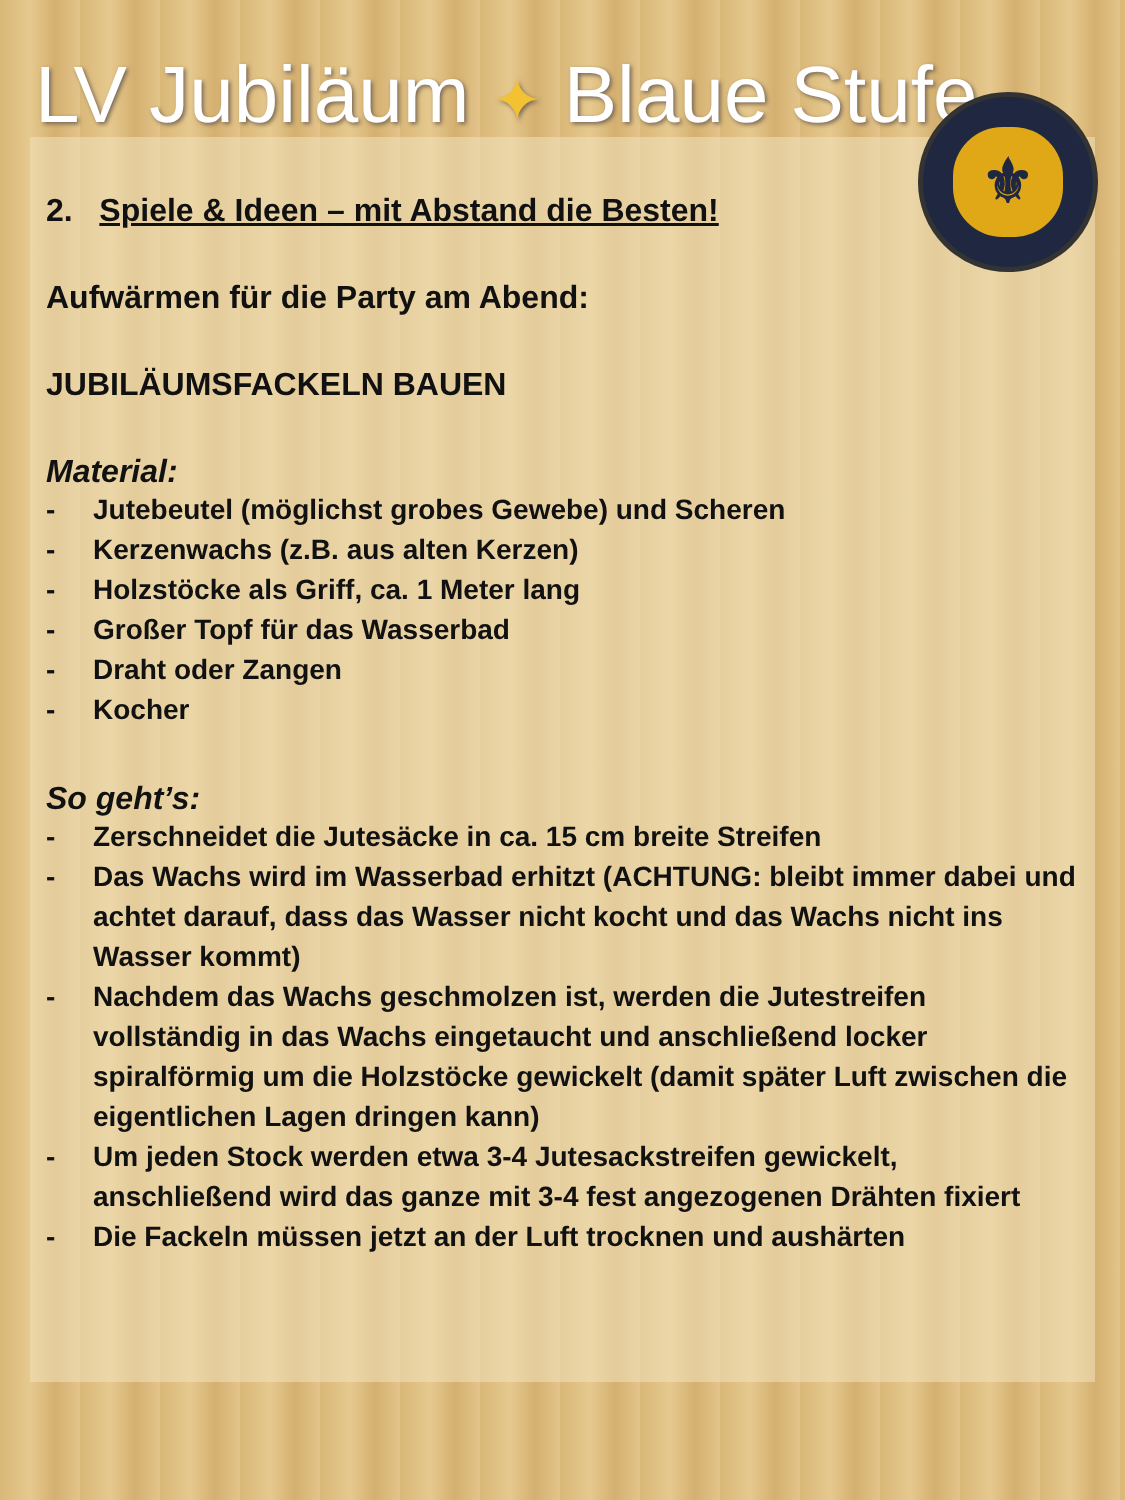LV Jubiläum ✦ Blaue Stufe
⚜
2. Spiele & Ideen – mit Abstand die Besten!
Aufwärmen für die Party am Abend:
JUBILÄUMSFACKELN BAUEN
Material:
- Jutebeutel (möglichst grobes Gewebe) und Scheren
- Kerzenwachs (z.B. aus alten Kerzen)
- Holzstöcke als Griff, ca. 1 Meter lang
- Großer Topf für das Wasserbad
- Draht oder Zangen
- Kocher
So geht’s:
- Zerschneidet die Jutesäcke in ca. 15 cm breite Streifen
- Das Wachs wird im Wasserbad erhitzt (ACHTUNG: bleibt immer dabei und achtet darauf, dass das Wasser nicht kocht und das Wachs nicht ins Wasser kommt)
- Nachdem das Wachs geschmolzen ist, werden die Jutestreifen vollständig in das Wachs eingetaucht und anschließend locker spiralförmig um die Holzstöcke gewickelt (damit später Luft zwischen die eigentlichen Lagen dringen kann)
- Um jeden Stock werden etwa 3-4 Jutesackstreifen gewickelt, anschließend wird das ganze mit 3-4 fest angezogenen Drähten fixiert
- Die Fackeln müssen jetzt an der Luft trocknen und aushärten